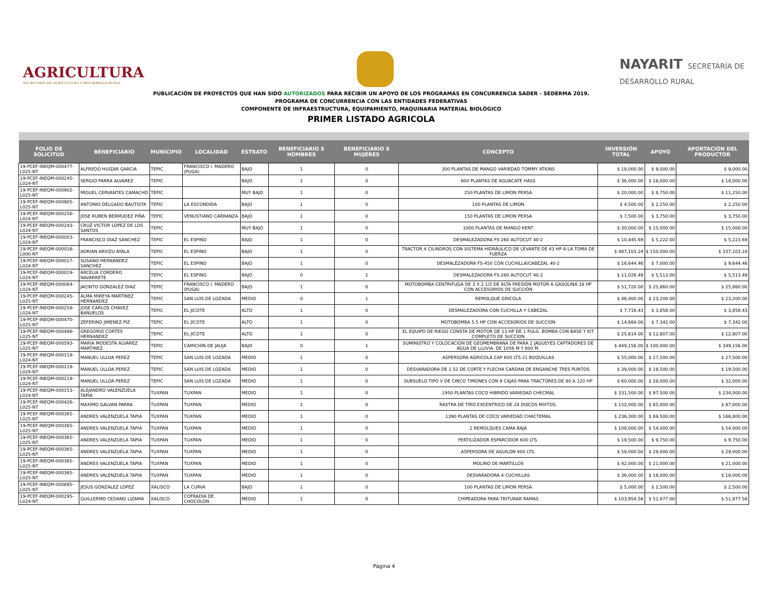AGRICULTURA
SECRETARÍA DE AGRICULTURA Y DESARROLLO RURAL
NAYARIT SECRETARÍA DE DESARROLLO RURAL
PUBLICACIÓN DE PROYECTOS QUE HAN SIDO AUTORIZADOS PARA RECIBIR UN APOYO DE LOS PROGRAMAS EN CONCURRENCIA SADER - SEDERMA 2019.
PROGRAMA DE CONCURRENCIA CON LAS ENTIDADES FEDERATIVAS
COMPONENTE DE INFRAESTRUCTURA, EQUIPAMIENTO, MAQUINARIA MATERIAL BIOLÓGICO
PRIMER LISTADO AGRICOLA
| FOLIO DE SOLICITUD | BENEFICIARIO | MUNICIPIO | LOCALIDAD | ESTRATO | BENEFICIARIO S HOMBRES | BENEFICIARIO S MUJERES | CONCEPTO | INVERSIÓN TOTAL | APOYO | APORTACIÓN DEL PRODUCTOR |
| --- | --- | --- | --- | --- | --- | --- | --- | --- | --- | --- |
| 19-PCEF-INEQM-000477-L025-NT | ALFREDO HUIZAR GARCIA | TEPIC | FRANCISCO I. MADERO (PUGA) | BAJO | 1 | 0 | 300 PLANTAS DE MANGO VARIEDAD TOMMY ATKINS | $ 18,000.00 | $ 9,000.00 | $ 9,000.00 |
| 19-PCEF-INEQM-000245-L024-NT | SERGIO PARRA ALVAREZ | TEPIC | | BAJO | 1 | 0 | 600 PLANTAS DE AGUACATE HASS | $ 36,000.00 | $ 18,000.00 | $ 18,000.00 |
| 19-PCEF-INEQM-000902-L025-NT | MIGUEL CERVANTES CAMACHO | TEPIC | | MUY BAJO | 1 | 0 | 250 PLANTAS DE LIMON PERSA | $ 20,000.00 | $ 8,750.00 | $ 11,250.00 |
| 19-PCEF-INEQM-000905-L025-NT | ANTONIO DELGADO BAUTISTA | TEPIC | LA ESCONDIDA | BAJO | 1 | 0 | 100 PLANTAS DE LIMON | $ 4,500.00 | $ 2,250.00 | $ 2,250.00 |
| 19-PCEF-INEQM-000256-L024-NT | JOSE RUBEN BERMUDEZ PIÑA | TEPIC | VENUSTIANO CARRANZA | BAJO | 1 | 0 | 150 PLANTAS DE LIMON PERSA | $ 7,500.00 | $ 3,750.00 | $ 3,750.00 |
| 19-PCEF-INEQM-000243-L024-NT | CRUZ VICTOR LOPEZ DE LOS SANTOS | TEPIC | | MUY BAJO | 1 | 0 | 1000 PLANTAS DE MANGO KENT | $ 30,000.00 | $ 15,000.00 | $ 15,000.00 |
| 19-PCEF-INEQM-000003-L024-NT | FRANCISCO DIAZ SANCHEZ | TEPIC | EL ESPINO | BAJO | 1 | 0 | DESMALEZADORA FS-260 AUTOCUT 40-2 | $ 10,445.69 | $ 5,222.00 | $ 5,223.69 |
| 19-PCEF-INEQM-000016-L000-NT | ADRIAN ARVIZU AYALA | TEPIC | EL ESPINO | BAJO | 1 | 0 | TRACTOR 4 CILINDROS CON SISTEMA HIDRÁULICO DE LEVANTE DE 43 HP A LA TOMA DE FUERZA | $ 487,103.24 | $ 150,000.00 | $ 337,103.24 |
| 19-PCEF-INEQM-000017-L024-NT | SUSANO HERNANDEZ SANCHEZ | TEPIC | EL ESPINO | BAJO | 1 | 0 | DESMALEZADORA FS-450 CON CUCHILLA/CABEZAL 40-2 | $ 16,644.46 | $ 7,000.00 | $ 9,644.46 |
| 19-PCEF-INEQM-000019-L024-NT | ARCELIA CORDERO NAVARRETE | TEPIC | EL ESPINO | BAJO | 0 | 1 | DESMALEZADORA FS-260 AUTOCUT 40-2 | $ 11,026.49 | $ 5,513.00 | $ 5,513.49 |
| 19-PCEF-INEQM-000064-L024-NT | JACINTO GONZALEZ DIAZ | TEPIC | FRANCISCO I. MADERO (PUGA) | BAJO | 1 | 0 | MOTOBOMBA CENTRIFUGA DE 3 X 2 1/2 DE ALTA PRESIÓN MOTOR A GASOLINA 18 HP CON ACCESORIOS DE SUCCIÓN | $ 51,720.00 | $ 25,860.00 | $ 25,860.00 |
| 19-PCEF-INEQM-000245-L025-NT | ALMA MIREYA MARTINEZ HERNANDEZ | TEPIC | SAN LUIS DE LOZADA | MEDIO | 0 | 1 | REMOLQUE GRICOLA | $ 46,400.00 | $ 23,200.00 | $ 23,200.00 |
| 19-PCEF-INEQM-000259-L024-NT | JOSE CARLOS CHAVEZ BAÑUELOS | TEPIC | EL JICOTE | ALTO | 1 | 0 | DESMALEZADORA CON CUCHILLA Y CABEZAL | $ 7,716.43 | $ 3,858.00 | $ 3,858.43 |
| 19-PCEF-INEQM-000470-L025-NT | ZEFERINO JIMENEZ PIZ | TEPIC | EL JICOTE | ALTO | 1 | 0 | MOTOBOMBA 5.5 HP CON ACCESORIOS DE SUCCION | $ 14,684.00 | $ 7,342.00 | $ 7,342.00 |
| 19-PCEF-INEQM-000488-L025-NT | GREGORIO CORTES HERNANDEZ | TEPIC | EL JICOTE | ALTO | 1 | 0 | EL EQUIPO DE RIEGO CONSTA DE MOTOR DE 13 HP DE 1 PULG. BOMBA CON BASE Y KIT COMPLETO DE SUCCION | $ 25,614.00 | $ 12,807.00 | $ 12,807.00 |
| 19-PCEF-INEQM-000593-L025-NT | MARIA MODESTA ALVAREZ MARTINEZ | TEPIC | CAMICHÍN DE JAUJA | BAJO | 0 | 1 | SUMINISTRO Y COLOCACIÓN DE GEOMEMBRANA DE PARA 2 JAGUEYES CAPTADORES DE AGUA DE LLUVIA. DE 1056 M Y 800 M. | $ 449,156.00 | $ 100,000.00 | $ 349,156.00 |
| 19-PCEF-INEQM-000119-L024-NT | MANUEL ULLOA PEREZ | TEPIC | SAN LUIS DE LOZADA | MEDIO | 1 | 0 | ASPERSORA AGRICOLA CAP 600 LTS 21 BOQUILLAS | $ 55,000.00 | $ 27,500.00 | $ 27,500.00 |
| 19-PCEF-INEQM-000119-L024-NT | MANUEL ULLOA PEREZ | TEPIC | SAN LUIS DE LOZADA | MEDIO | 1 | 0 | DESVARADORA DE 1.52 DE CORTE Y FLECHA CARDAN DE ENGANCHE TRES PUNTOS | $ 39,000.00 | $ 19,500.00 | $ 19,500.00 |
| 19-PCEF-INEQM-000119-L024-NT | MANUEL ULLOA PEREZ | TEPIC | SAN LUIS DE LOZADA | MEDIO | 1 | 0 | SUBSUELO TIPO V DE CINCO TIMONES CON 9 CAJAS PARA TRACTORES DE 80 A 120 HP | $ 60,000.00 | $ 28,000.00 | $ 32,000.00 |
| 19-PCEF-INEQM-000153-L024-NT | ALEJANDRO VALENZUELA TAPIA | TUXPAN | TUXPAN | MEDIO | 1 | 0 | 1950 PLANTAS COCO HIBRIDO VARIEDAD CHECMAL | $ 331,500.00 | $ 97,500.00 | $ 234,000.00 |
| 19-PCEF-INEQM-000426-L025-NT | MAXIMO GALVAN PARRA | TUXPAN | TUXPAN | MEDIO | 1 | 0 | RASTRA DE TIRO EXCENTRICO DE 24 DISCOS MIXTOS. | $ 152,000.00 | $ 65,000.00 | $ 87,000.00 |
| 19-PCEF-INEQM-000365-L025-NT | ANDRES VALENZUELA TAPIA | TUXPAN | TUXPAN | MEDIO | 1 | 0 | 1390 PLANTAS DE COCO VARIEDAD CHACTEMAL | $ 236,300.00 | $ 69,500.00 | $ 166,800.00 |
| 19-PCEF-INEQM-000365-L025-NT | ANDRES VALENZUELA TAPIA | TUXPAN | TUXPAN | MEDIO | 1 | 0 | 2 REMOLQUES CAMA BAJA | $ 108,000.00 | $ 54,000.00 | $ 54,000.00 |
| 19-PCEF-INEQM-000365-L025-NT | ANDRES VALENZUELA TAPIA | TUXPAN | TUXPAN | MEDIO | 1 | 0 | FERTILIZADOR ESPARCIDOR 600 LTS. | $ 19,500.00 | $ 9,750.00 | $ 9,750.00 |
| 19-PCEF-INEQM-000365-L025-NT | ANDRES VALENZUELA TAPIA | TUXPAN | TUXPAN | MEDIO | 1 | 0 | ASPERSORA DE AGUILON 600 LTS. | $ 58,000.00 | $ 29,000.00 | $ 29,000.00 |
| 19-PCEF-INEQM-000365-L025-NT | ANDRES VALENZUELA TAPIA | TUXPAN | TUXPAN | MEDIO | 1 | 0 | MOLINO DE MARTILLOS | $ 42,000.00 | $ 21,000.00 | $ 21,000.00 |
| 19-PCEF-INEQM-000365-L025-NT | ANDRES VALENZUELA TAPIA | TUXPAN | TUXPAN | MEDIO | 1 | 0 | DESVARADORA 4 CUCHILLAS | $ 36,000.00 | $ 18,000.00 | $ 18,000.00 |
| 19-PCEF-INEQM-000895-L025-NT | JESUS GONZALEZ LOPEZ | XALISCO | LA CURVA | BAJO | 1 | 0 | 100 PLANTAS DE LIMON PERSA | $ 5,000.00 | $ 2,500.00 | $ 2,500.00 |
| 19-PCEF-INEQM-000295-L024-NT | GUILLERMO CEDANO LIZAMA | XALISCO | COFRADÍA DE CHOCOLÓN | MEDIO | 1 | 0 | CHIPEADORA PARA TRITURAR RAMAS | $ 103,954.58 | $ 51,977.00 | $ 51,977.58 |
Página 4